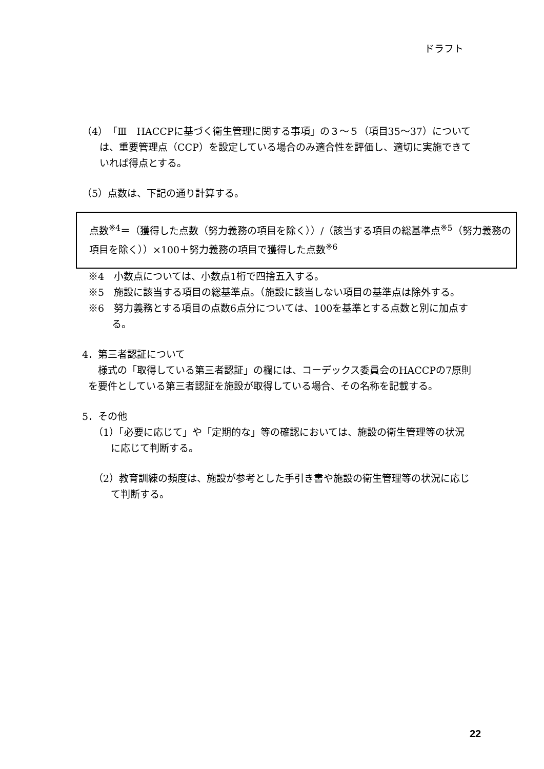ドラフト
（4）「Ⅲ　HACCPに基づく衛生管理に関する事項」の３～５（項目35～37）については、重要管理点（CCP）を設定している場合のみ適合性を評価し、適切に実施できていれば得点とする。
（5）点数は、下記の通り計算する。
点数<sup>※4</sup>＝（獲得した点数（努力義務の項目を除く））/（該当する項目の総基準点<sup>※5</sup>（努力義務の項目を除く））×100＋努力義務の項目で獲得した点数<sup>※6</sup>
※4　小数点については、小数点1桁で四捨五入する。
※5　施設に該当する項目の総基準点。（施設に該当しない項目の基準点は除外する。
※6　努力義務とする項目の点数6点分については、100を基準とする点数と別に加点する。
4．第三者認証について
様式の「取得している第三者認証」の欄には、コーデックス委員会のHACCPの7原則を要件としている第三者認証を施設が取得している場合、その名称を記載する。
5．その他
（1）「必要に応じて」や「定期的な」等の確認においては、施設の衛生管理等の状況に応じて判断する。
（2）教育訓練の頻度は、施設が参考とした手引き書や施設の衛生管理等の状況に応じて判断する。
22